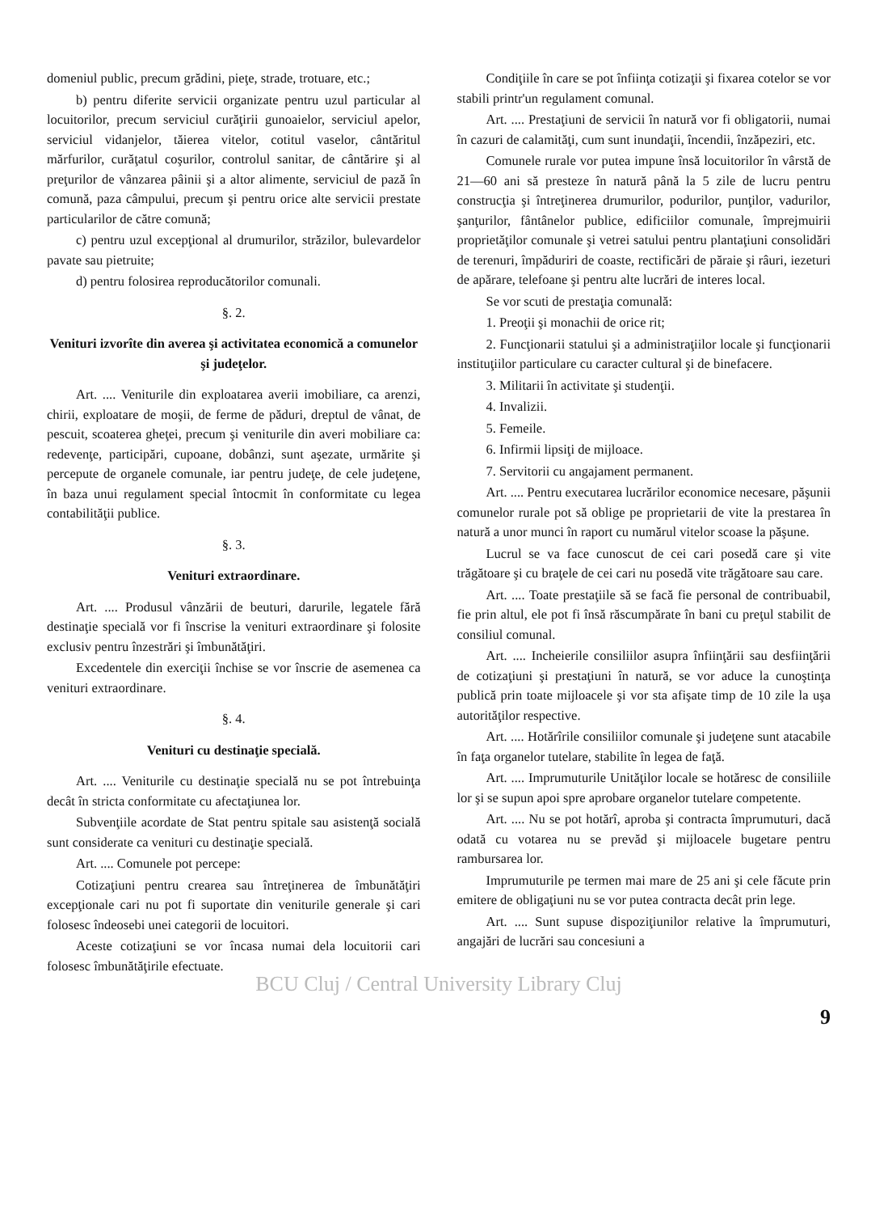domeniul public, precum grădini, pieţe, strade, trotuare, etc.;
b) pentru diferite servicii organizate pentru uzul particular al locuitorilor, precum serviciul curăţirii gunoaielor, serviciul apelor, serviciul vidanjelor, tăierea vitelor, cotitul vaselor, cântăritul mărfurilor, curăţatul coşurilor, controlul sanitar, de cântărire şi al preţurilor de vânzarea pâinii şi a altor alimente, serviciul de pază în comună, paza câmpului, precum şi pentru orice alte servicii prestate particularilor de către comună;
c) pentru uzul excepţional al drumurilor, străzilor, bulevardelor pavate sau pietruite;
d) pentru folosirea reproducătorilor comunali.
§. 2.
Venituri izvorîte din averea şi activitatea economică a comunelor şi judeţelor.
Art. .... Veniturile din exploatarea averii imobiliare, ca arenzi, chirii, exploatare de moşii, de ferme de păduri, dreptul de vânat, de pescuit, scoaterea gheţei, precum şi veniturile din averi mobiliare ca: redevenţe, participări, cupoane, dobânzi, sunt aşezate, urmărite şi percepute de organele comunale, iar pentru judeţe, de cele judeţene, în baza unui regulament special întocmit în conformitate cu legea contabilităţii publice.
§. 3.
Venituri extraordinare.
Art. .... Produsul vânzării de beuturi, darurile, legatele fără destinaţie specială vor fi înscrise la venituri extraordinare şi folosite exclusiv pentru înzestrări şi îmbunătăţiri.
Excedentele din exerciţii închise se vor înscrie de asemenea ca venituri extraordinare.
§. 4.
Venituri cu destinaţie specială.
Art. .... Veniturile cu destinaţie specială nu se pot întrebuinţa decât în stricta conformitate cu afectaţiunea lor.
Subvenţiile acordate de Stat pentru spitale sau asistenţă socială sunt considerate ca venituri cu destinaţie specială.
Art. .... Comunele pot percepe:
Cotizaţiuni pentru crearea sau întreţinerea de îmbunătăţiri excepţionale cari nu pot fi suportate din veniturile generale şi cari folosesc îndeosebi unei categorii de locuitori.
Aceste cotizaţiuni se vor încasa numai dela locuitorii cari folosesc îmbunătăţirile efectuate.
Condiţiile în care se pot înfiinţa cotizaţii şi fixarea cotelor se vor stabili printr'un regulament comunal.
Art. .... Prestaţiuni de servicii în natură vor fi obligatorii, numai în cazuri de calamităţi, cum sunt inundaţii, încendii, înzăpeziri, etc.
Comunele rurale vor putea impune însă locuitorilor în vârstă de 21—60 ani să presteze în natură până la 5 zile de lucru pentru construcţia şi întreţinerea drumurilor, podurilor, punţilor, vadurilor, şanţurilor, fântânelor publice, edificiilor comunale, împrejmuirii proprietăţilor comunale şi vetrei satului pentru plantaţiuni consolidări de terenuri, împăduriri de coaste, rectificări de păraie şi râuri, iezeturi de apărare, telefoane şi pentru alte lucrări de interes local.
Se vor scuti de prestaţia comunală:
1. Preoţii şi monachii de orice rit;
2. Funcţionarii statului şi a administraţiilor locale şi funcţionarii instituţiilor particulare cu caracter cultural şi de binefacere.
3. Militarii în activitate şi studenţii.
4. Invalizii.
5. Femeile.
6. Infirmii lipsiţi de mijloace.
7. Servitorii cu angajament permanent.
Art. .... Pentru executarea lucrărilor economice necesare, păşunii comunelor rurale pot să oblige pe proprietarii de vite la prestarea în natură a unor munci în raport cu numărul vitelor scoase la păşune.
Lucrul se va face cunoscut de cei cari posedă care şi vite trăgătoare şi cu braţele de cei cari nu posedă vite trăgătoare sau care.
Art. .... Toate prestaţiile să se facă fie personal de contribuabil, fie prin altul, ele pot fi însă răscumpărate în bani cu preţul stabilit de consiliul comunal.
Art. .... Incheierile consiliilor asupra înfiinţării sau desfiinţării de cotizaţiuni şi prestaţiuni în natură, se vor aduce la cunoştinţa publică prin toate mijloacele şi vor sta afişate timp de 10 zile la uşa autorităţilor respective.
Art. .... Hotărîrile consiliilor comunale şi judeţene sunt atacabile în faţa organelor tutelare, stabilite în legea de faţă.
Art. .... Imprumuturile Unităţilor locale se hotăresc de consiliile lor şi se supun apoi spre aprobare organelor tutelare competente.
Art. .... Nu se pot hotărî, aproba şi contracta împrumuturi, dacă odată cu votarea nu se prevăd şi mijloacele bugetare pentru rambursarea lor.
Imprumuturile pe termen mai mare de 25 ani şi cele făcute prin emitere de obligaţiuni nu se vor putea contracta decât prin lege.
Art. .... Sunt supuse dispoziţiunilor relative la împrumuturi, angajări de lucrări sau concesiuni a
BCU Cluj / Central University Library Cluj
9